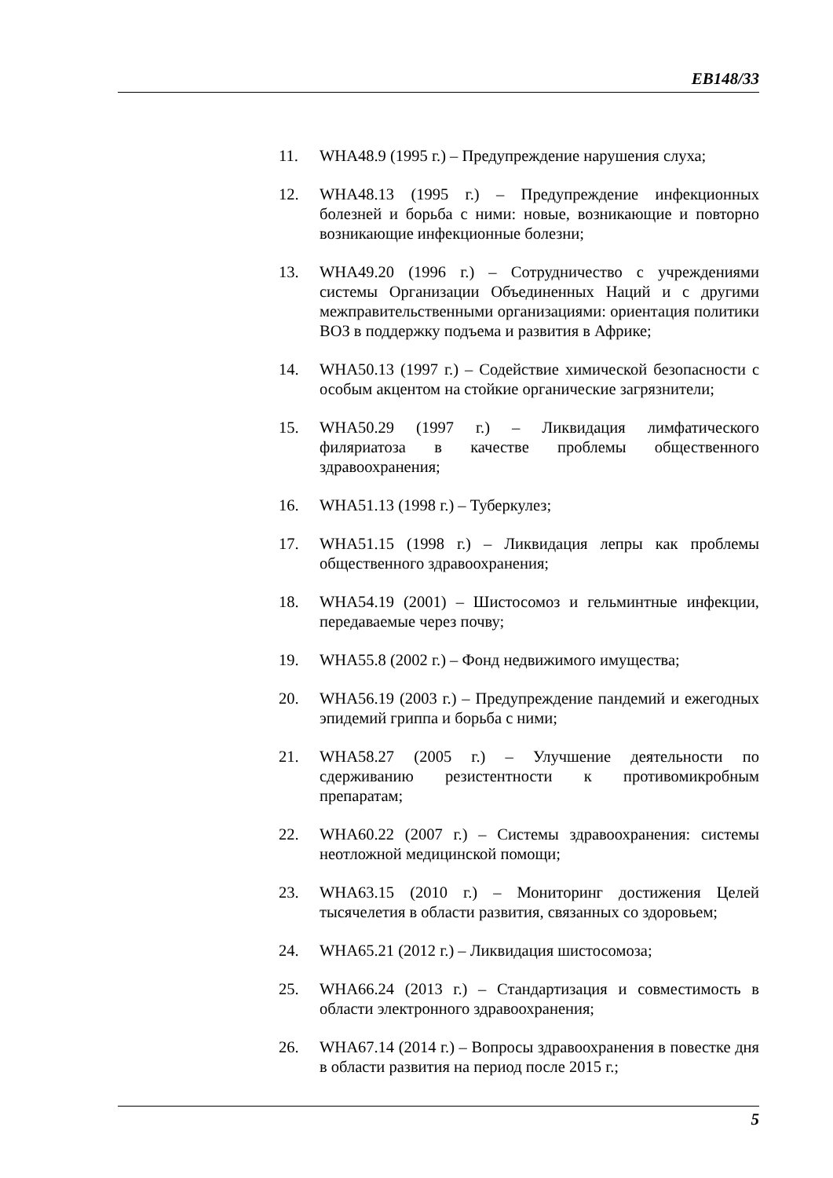EB148/33
11. WHA48.9 (1995 г.) – Предупреждение нарушения слуха;
12. WHA48.13 (1995 г.) – Предупреждение инфекционных болезней и борьба с ними: новые, возникающие и повторно возникающие инфекционные болезни;
13. WHA49.20 (1996 г.) – Сотрудничество с учреждениями системы Организации Объединенных Наций и с другими межправительственными организациями: ориентация политики ВОЗ в поддержку подъема и развития в Африке;
14. WHA50.13 (1997 г.) – Содействие химической безопасности с особым акцентом на стойкие органические загрязнители;
15. WHA50.29 (1997 г.) – Ликвидация лимфатического филяриатоза в качестве проблемы общественного здравоохранения;
16. WHA51.13 (1998 г.) – Туберкулез;
17. WHA51.15 (1998 г.) – Ликвидация лепры как проблемы общественного здравоохранения;
18. WHA54.19 (2001) – Шистосомоз и гельминтные инфекции, передаваемые через почву;
19. WHA55.8 (2002 г.) – Фонд недвижимого имущества;
20. WHA56.19 (2003 г.) – Предупреждение пандемий и ежегодных эпидемий гриппа и борьба с ними;
21. WHA58.27 (2005 г.) – Улучшение деятельности по сдерживанию резистентности к противомикробным препаратам;
22. WHA60.22 (2007 г.) – Системы здравоохранения: системы неотложной медицинской помощи;
23. WHA63.15 (2010 г.) – Мониторинг достижения Целей тысячелетия в области развития, связанных со здоровьем;
24. WHA65.21 (2012 г.) – Ликвидация шистосомоза;
25. WHA66.24 (2013 г.) – Стандартизация и совместимость в области электронного здравоохранения;
26. WHA67.14 (2014 г.) – Вопросы здравоохранения в повестке дня в области развития на период после 2015 г.;
5